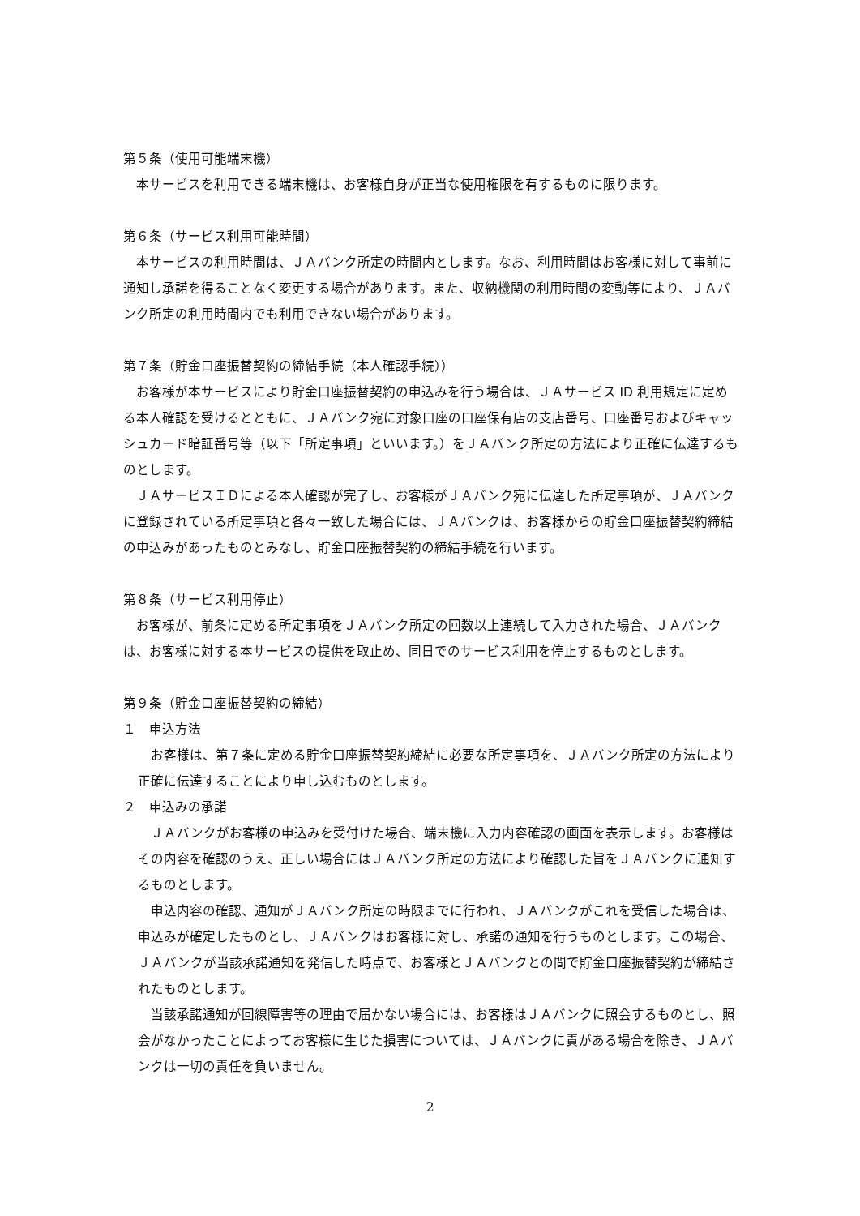第５条（使用可能端末機）
本サービスを利用できる端末機は、お客様自身が正当な使用権限を有するものに限ります。
第６条（サービス利用可能時間）
本サービスの利用時間は、ＪＡバンク所定の時間内とします。なお、利用時間はお客様に対して事前に通知し承諾を得ることなく変更する場合があります。また、収納機関の利用時間の変動等により、ＪＡバンク所定の利用時間内でも利用できない場合があります。
第７条（貯金口座振替契約の締結手続（本人確認手続））
お客様が本サービスにより貯金口座振替契約の申込みを行う場合は、ＪＡサービス ID 利用規定に定める本人確認を受けるとともに、ＪＡバンク宛に対象口座の口座保有店の支店番号、口座番号およびキャッシュカード暗証番号等（以下「所定事項」といいます。）をＪＡバンク所定の方法により正確に伝達するものとします。
ＪＡサービスＩＤによる本人確認が完了し、お客様がＪＡバンク宛に伝達した所定事項が、ＪＡバンクに登録されている所定事項と各々一致した場合には、ＪＡバンクは、お客様からの貯金口座振替契約締結の申込みがあったものとみなし、貯金口座振替契約の締結手続を行います。
第８条（サービス利用停止）
お客様が、前条に定める所定事項をＪＡバンク所定の回数以上連続して入力された場合、ＪＡバンクは、お客様に対する本サービスの提供を取止め、同日でのサービス利用を停止するものとします。
第９条（貯金口座振替契約の締結）
１　申込方法
お客様は、第７条に定める貯金口座振替契約締結に必要な所定事項を、ＪＡバンク所定の方法により正確に伝達することにより申し込むものとします。
２　申込みの承諾
ＪＡバンクがお客様の申込みを受付けた場合、端末機に入力内容確認の画面を表示します。お客様はその内容を確認のうえ、正しい場合にはＪＡバンク所定の方法により確認した旨をＪＡバンクに通知するものとします。
申込内容の確認、通知がＪＡバンク所定の時限までに行われ、ＪＡバンクがこれを受信した場合は、申込みが確定したものとし、ＪＡバンクはお客様に対し、承諾の通知を行うものとします。この場合、ＪＡバンクが当該承諾通知を発信した時点で、お客様とＪＡバンクとの間で貯金口座振替契約が締結されたものとします。
当該承諾通知が回線障害等の理由で届かない場合には、お客様はＪＡバンクに照会するものとし、照会がなかったことによってお客様に生じた損害については、ＪＡバンクに責がある場合を除き、ＪＡバンクは一切の責任を負いません。
2